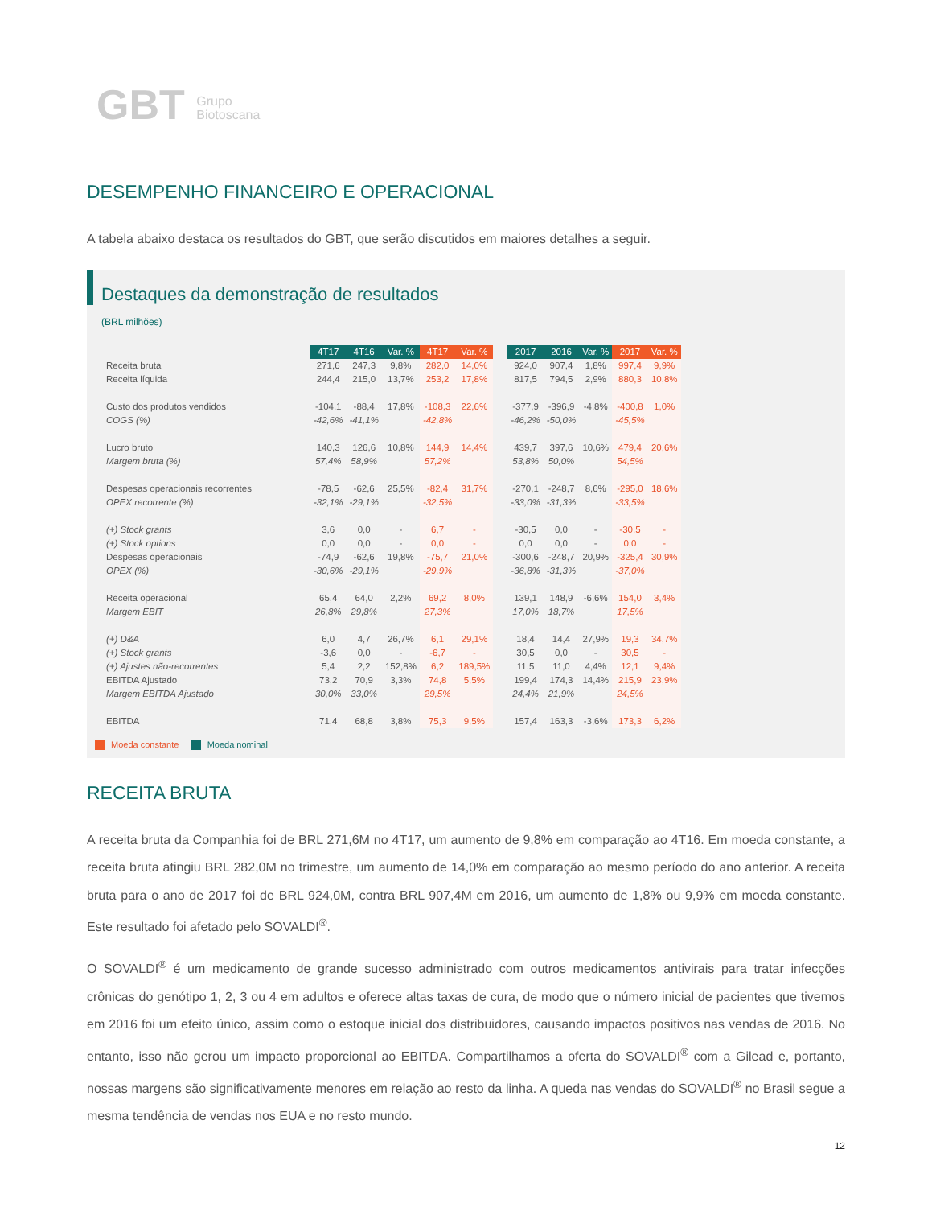GBT Grupo
Biotoscana
DESEMPENHO FINANCEIRO E OPERACIONAL
A tabela abaixo destaca os resultados do GBT, que serão discutidos em maiores detalhes a seguir.
Destaques da demonstração de resultados
(BRL milhões)
| | 4T17 | 4T16 | Var. % | 4T17 | Var. % | | 2017 | 2016 | Var. % | 2017 | Var. % |
| Receita bruta | 271,6 | 247,3 | 9,8% | 282,0 | 14,0% | | 924,0 | 907,4 | 1,8% | 997,4 | 9,9% |
| Receita líquida | 244,4 | 215,0 | 13,7% | 253,2 | 17,8% | | 817,5 | 794,5 | 2,9% | 880,3 | 10,8% |
| Custo dos produtos vendidos | -104,1 | -88,4 | 17,8% | -108,3 | 22,6% | | -377,9 | -396,9 | -4,8% | -400,8 | 1,0% |
| COGS (%) | -42,6% | -41,1% | | -42,8% | | | -46,2% | -50,0% | | -45,5% | |
| Lucro bruto | 140,3 | 126,6 | 10,8% | 144,9 | 14,4% | | 439,7 | 397,6 | 10,6% | 479,4 | 20,6% |
| Margem bruta (%) | 57,4% | 58,9% | | 57,2% | | | 53,8% | 50,0% | | 54,5% | |
| Despesas operacionais recorrentes | -78,5 | -62,6 | 25,5% | -82,4 | 31,7% | | -270,1 | -248,7 | 8,6% | -295,0 | 18,6% |
| OPEX recorrente (%) | -32,1% | -29,1% | | -32,5% | | | -33,0% | -31,3% | | -33,5% | |
| (+) Stock grants | 3,6 | 0,0 | - | 6,7 | - | | -30,5 | 0,0 | - | -30,5 | - |
| (+) Stock options | 0,0 | 0,0 | - | 0,0 | - | | 0,0 | 0,0 | - | 0,0 | - |
| Despesas operacionais | -74,9 | -62,6 | 19,8% | -75,7 | 21,0% | | -300,6 | -248,7 | 20,9% | -325,4 | 30,9% |
| OPEX (%) | -30,6% | -29,1% | | -29,9% | | | -36,8% | -31,3% | | -37,0% | |
| Receita operacional | 65,4 | 64,0 | 2,2% | 69,2 | 8,0% | | 139,1 | 148,9 | -6,6% | 154,0 | 3,4% |
| Margem EBIT | 26,8% | 29,8% | | 27,3% | | | 17,0% | 18,7% | | 17,5% | |
| (+) D&A | 6,0 | 4,7 | 26,7% | 6,1 | 29,1% | | 18,4 | 14,4 | 27,9% | 19,3 | 34,7% |
| (+) Stock grants | -3,6 | 0,0 | - | -6,7 | - | | 30,5 | 0,0 | - | 30,5 | - |
| (+) Ajustes não-recorrentes | 5,4 | 2,2 | 152,8% | 6,2 | 189,5% | | 11,5 | 11,0 | 4,4% | 12,1 | 9,4% |
| EBITDA Ajustado | 73,2 | 70,9 | 3,3% | 74,8 | 5,5% | | 199,4 | 174,3 | 14,4% | 215,9 | 23,9% |
| Margem EBITDA Ajustado | 30,0% | 33,0% | | 29,5% | | | 24,4% | 21,9% | | 24,5% | |
| EBITDA | 71,4 | 68,8 | 3,8% | 75,3 | 9,5% | | 157,4 | 163,3 | -3,6% | 173,3 | 6,2% |
Moeda constante Moeda nominal
RECEITA BRUTA
A receita bruta da Companhia foi de BRL 271,6M no 4T17, um aumento de 9,8% em comparação ao 4T16. Em moeda constante, a receita bruta atingiu BRL 282,0M no trimestre, um aumento de 14,0% em comparação ao mesmo período do ano anterior. A receita bruta para o ano de 2017 foi de BRL 924,0M, contra BRL 907,4M em 2016, um aumento de 1,8% ou 9,9% em moeda constante. Este resultado foi afetado pelo SOVALDI<sup>®</sup>.
O SOVALDI<sup>®</sup> é um medicamento de grande sucesso administrado com outros medicamentos antivirais para tratar infecções crônicas do genótipo 1, 2, 3 ou 4 em adultos e oferece altas taxas de cura, de modo que o número inicial de pacientes que tivemos em 2016 foi um efeito único, assim como o estoque inicial dos distribuidores, causando impactos positivos nas vendas de 2016. No entanto, isso não gerou um impacto proporcional ao EBITDA. Compartilhamos a oferta do SOVALDI<sup>®</sup> com a Gilead e, portanto, nossas margens são significativamente menores em relação ao resto da linha. A queda nas vendas do SOVALDI<sup>®</sup> no Brasil segue a mesma tendência de vendas nos EUA e no resto mundo.
12